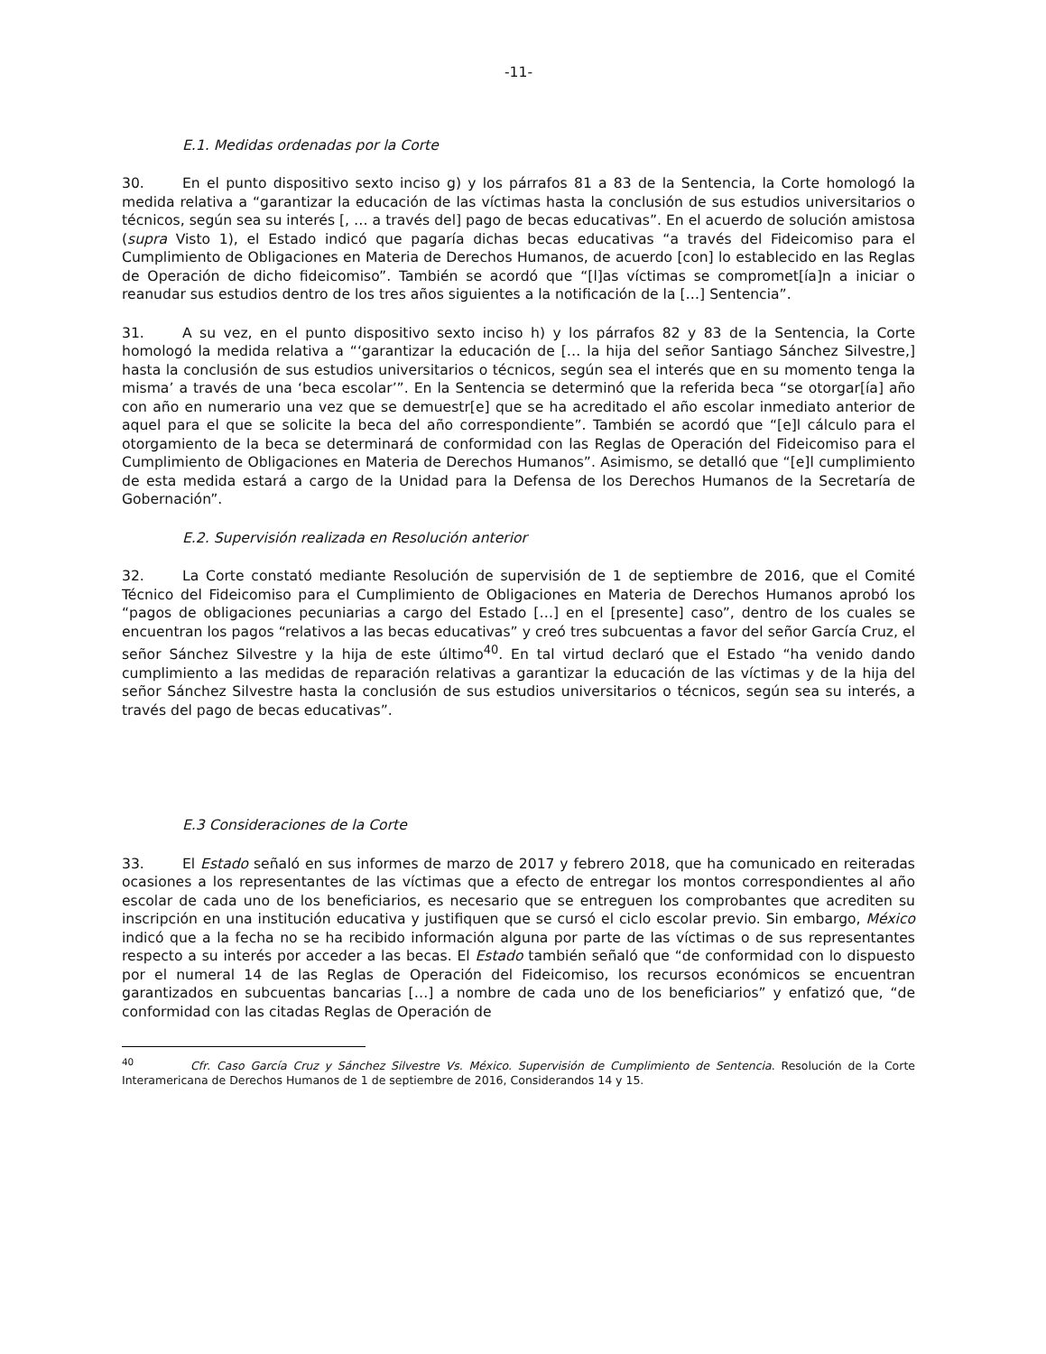-11-
E.1. Medidas ordenadas por la Corte
30. En el punto dispositivo sexto inciso g) y los párrafos 81 a 83 de la Sentencia, la Corte homologó la medida relativa a “garantizar la educación de las víctimas hasta la conclusión de sus estudios universitarios o técnicos, según sea su interés [, … a través del] pago de becas educativas”. En el acuerdo de solución amistosa (supra Visto 1), el Estado indicó que pagaría dichas becas educativas “a través del Fideicomiso para el Cumplimiento de Obligaciones en Materia de Derechos Humanos, de acuerdo [con] lo establecido en las Reglas de Operación de dicho fideicomiso”. También se acordó que “[l]as víctimas se compromet[ía]n a iniciar o reanudar sus estudios dentro de los tres años siguientes a la notificación de la […] Sentencia”.
31. A su vez, en el punto dispositivo sexto inciso h) y los párrafos 82 y 83 de la Sentencia, la Corte homologó la medida relativa a “‘garantizar la educación de [… la hija del señor Santiago Sánchez Silvestre,] hasta la conclusión de sus estudios universitarios o técnicos, según sea el interés que en su momento tenga la misma’ a través de una ‘beca escolar’”. En la Sentencia se determinó que la referida beca “se otorgar[ía] año con año en numerario una vez que se demuestr[e] que se ha acreditado el año escolar inmediato anterior de aquel para el que se solicite la beca del año correspondiente”. También se acordó que “[e]l cálculo para el otorgamiento de la beca se determinará de conformidad con las Reglas de Operación del Fideicomiso para el Cumplimiento de Obligaciones en Materia de Derechos Humanos”. Asimismo, se detalló que “[e]l cumplimiento de esta medida estará a cargo de la Unidad para la Defensa de los Derechos Humanos de la Secretaría de Gobernación”.
E.2. Supervisión realizada en Resolución anterior
32. La Corte constató mediante Resolución de supervisión de 1 de septiembre de 2016, que el Comité Técnico del Fideicomiso para el Cumplimiento de Obligaciones en Materia de Derechos Humanos aprobó los “pagos de obligaciones pecuniarias a cargo del Estado […] en el [presente] caso”, dentro de los cuales se encuentran los pagos “relativos a las becas educativas” y creó tres subcuentas a favor del señor García Cruz, el señor Sánchez Silvestre y la hija de este último<sup>40</sup>. En tal virtud declaró que el Estado “ha venido dando cumplimiento a las medidas de reparación relativas a garantizar la educación de las víctimas y de la hija del señor Sánchez Silvestre hasta la conclusión de sus estudios universitarios o técnicos, según sea su interés, a través del pago de becas educativas”.
E.3 Consideraciones de la Corte
33. El Estado señaló en sus informes de marzo de 2017 y febrero 2018, que ha comunicado en reiteradas ocasiones a los representantes de las víctimas que a efecto de entregar los montos correspondientes al año escolar de cada uno de los beneficiarios, es necesario que se entreguen los comprobantes que acrediten su inscripción en una institución educativa y justifiquen que se cursó el ciclo escolar previo. Sin embargo, México indicó que a la fecha no se ha recibido información alguna por parte de las víctimas o de sus representantes respecto a su interés por acceder a las becas. El Estado también señaló que “de conformidad con lo dispuesto por el numeral 14 de las Reglas de Operación del Fideicomiso, los recursos económicos se encuentran garantizados en subcuentas bancarias […] a nombre de cada uno de los beneficiarios” y enfatizó que, “de conformidad con las citadas Reglas de Operación de
<sup>40</sup> Cfr. Caso García Cruz y Sánchez Silvestre Vs. México. Supervisión de Cumplimiento de Sentencia. Resolución de la Corte Interamericana de Derechos Humanos de 1 de septiembre de 2016, Considerandos 14 y 15.